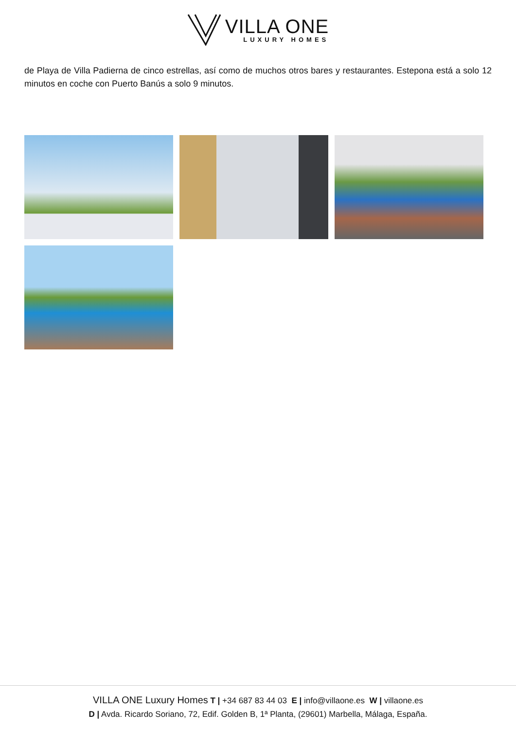VILLA ONE
LUXURY HOMES
de Playa de Villa Padierna de cinco estrellas, así como de muchos otros bares y restaurantes. Estepona está a solo 12 minutos en coche con Puerto Banús a solo 9 minutos.
VILLA ONE Luxury Homes T | +34 687 83 44 03 E | info@villaone.es W | villaone.es
D | Avda. Ricardo Soriano, 72, Edif. Golden B, 1ª Planta, (29601) Marbella, Málaga, España.